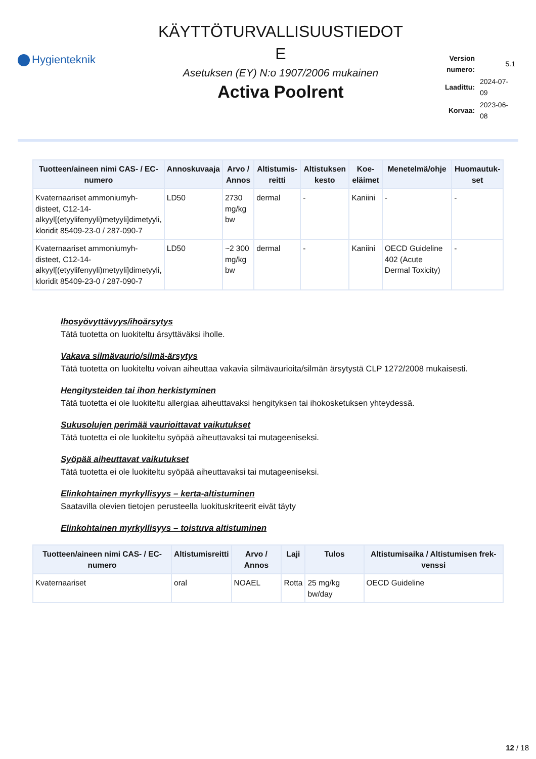Hygienteknik
KÄYTTÖTURVALLISUUSTIEDOT
E
Asetuksen (EY) N:o 1907/2006 mukainen
Activa Poolrent
| Version numero: | 5.1 |
| Laadittu: | 2024-07-09 |
| Korvaa: | 2023-06-08 |
| Tuotteen/ain­een nimi CAS- / EC-numero | Annoskuvaaja | Arvo / Annos | Altistumis-reitti | Altistuksen kesto | Koe-eläimet | Menetelmä/ohje | Huomautuk-set |
| --- | --- | --- | --- | --- | --- | --- | --- |
| Kvaternaariset ammoniumyh-disteet, C12-14-alkyyl[(etyylifenyyli)metyyli]dimetyyli, kloridit 85409-23-0 / 287-090-7 | LD50 | 2730 mg/kg bw | dermal | - | Kaniini | - | - |
| Kvaternaariset ammoniumyh-disteet, C12-14-alkyyl[(etyylifenyyli)metyyli]dimetyyli, kloridit 85409-23-0 / 287-090-7 | LD50 | ~2 300 mg/kg bw | dermal | - | Kaniini | OECD Guideline 402 (Acute Dermal Toxicity) | - |
Ihosyövyttävyys/ihoärsytys
Tätä tuotetta on luokiteltu ärsyttäväksi iholle.
Vakava silmävaurio/silmä-ärsytys
Tätä tuotetta on luokiteltu voivan aiheuttaa vakavia silmävaurioita/silmän ärsytystä CLP 1272/2008 mukaisesti.
Hengitysteiden tai ihon herkistyminen
Tätä tuotetta ei ole luokiteltu allergiaa aiheuttavaksi hengityksen tai ihokosketuksen yhteydessä.
Sukusolujen perimää vaurioittavat vaikutukset
Tätä tuotetta ei ole luokiteltu syöpää aiheuttavaksi tai mutageeniseksi.
Syöpää aiheuttavat vaikutukset
Tätä tuotetta ei ole luokiteltu syöpää aiheuttavaksi tai mutageeniseksi.
Elinkohtainen myrkyllisyys – kerta-altistuminen
Saatavilla olevien tietojen perusteella luokituskriteerit eivät täyty
Elinkohtainen myrkyllisyys – toistuva altistuminen
| Tuotteen/aineen nimi CAS- / EC-numero | Altistumisreitti | Arvo / Annos | Laji | Tulos | Altistumisaika / Altistumisen frek-venssi |
| --- | --- | --- | --- | --- | --- |
| Kvaternaariset | oral | NOAEL | Rotta | 25 mg/kg bw/day | OECD Guideline |
12 / 18